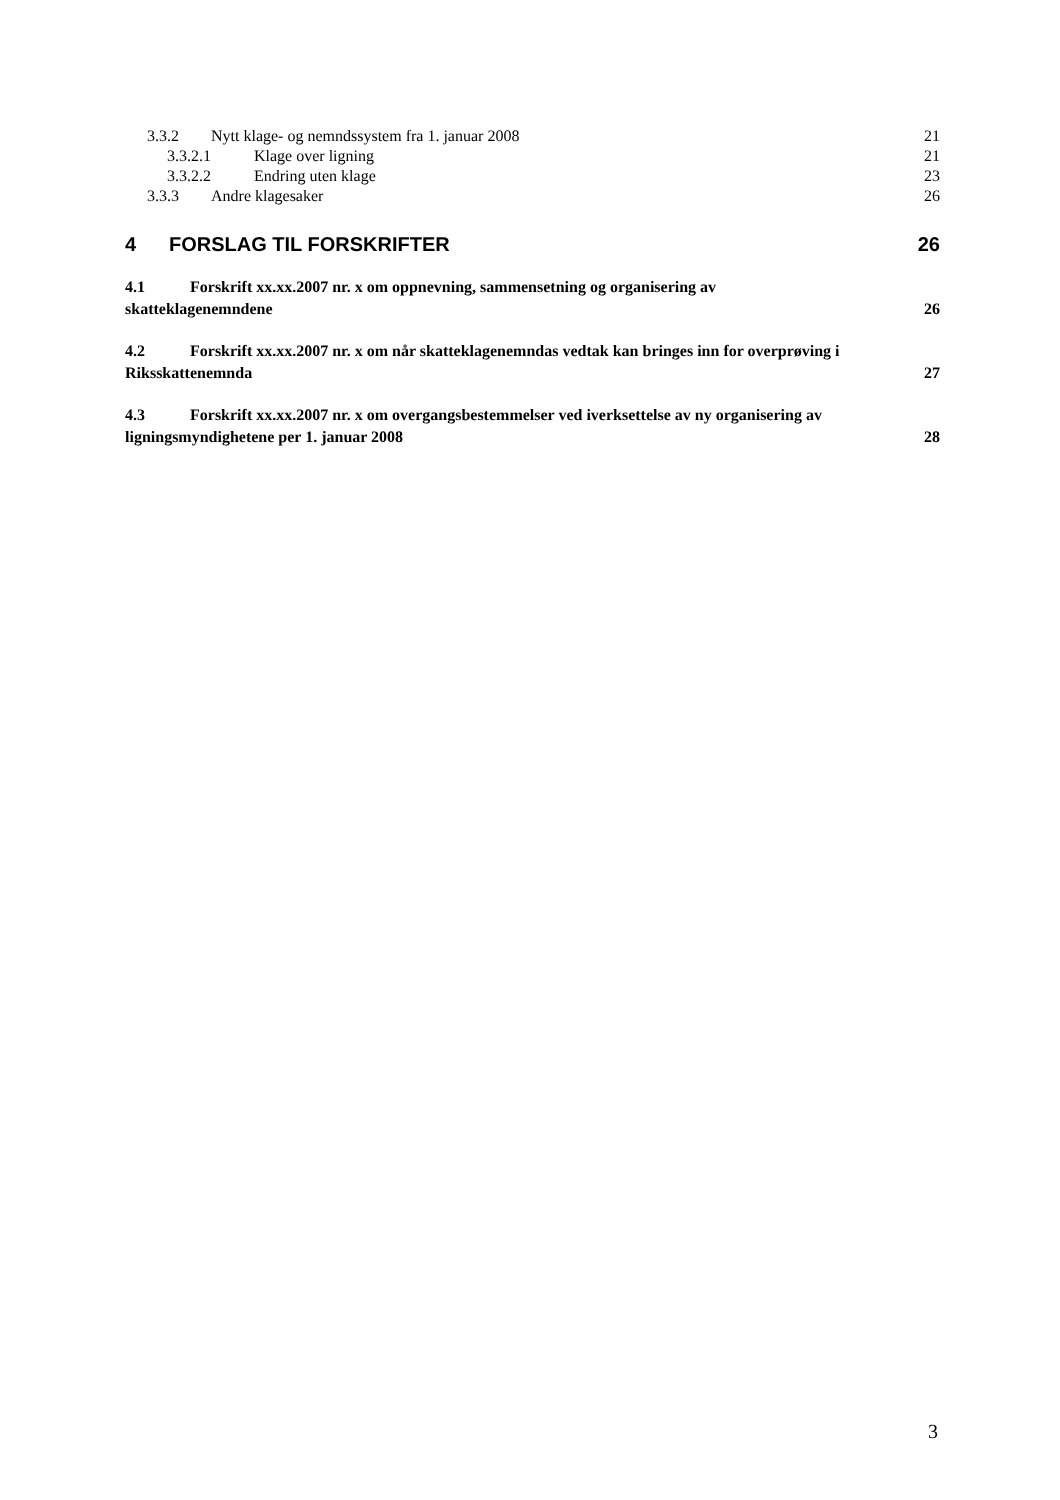3.3.2 Nytt klage- og nemndssystem fra 1. januar 2008 21
3.3.2.1 Klage over ligning 21
3.3.2.2 Endring uten klage 23
3.3.3 Andre klagesaker 26
4 FORSLAG TIL FORSKRIFTER 26
4.1 Forskrift xx.xx.2007 nr. x om oppnevning, sammensetning og organisering av
skatteklagenemndene 26
4.2 Forskrift xx.xx.2007 nr. x om når skatteklagenemndas vedtak kan bringes inn for overprøving i
Riksskattenemnda 27
4.3 Forskrift xx.xx.2007 nr. x om overgangsbestemmelser ved iverksettelse av ny organisering av
ligningsmyndighetene per 1. januar 2008 28
3